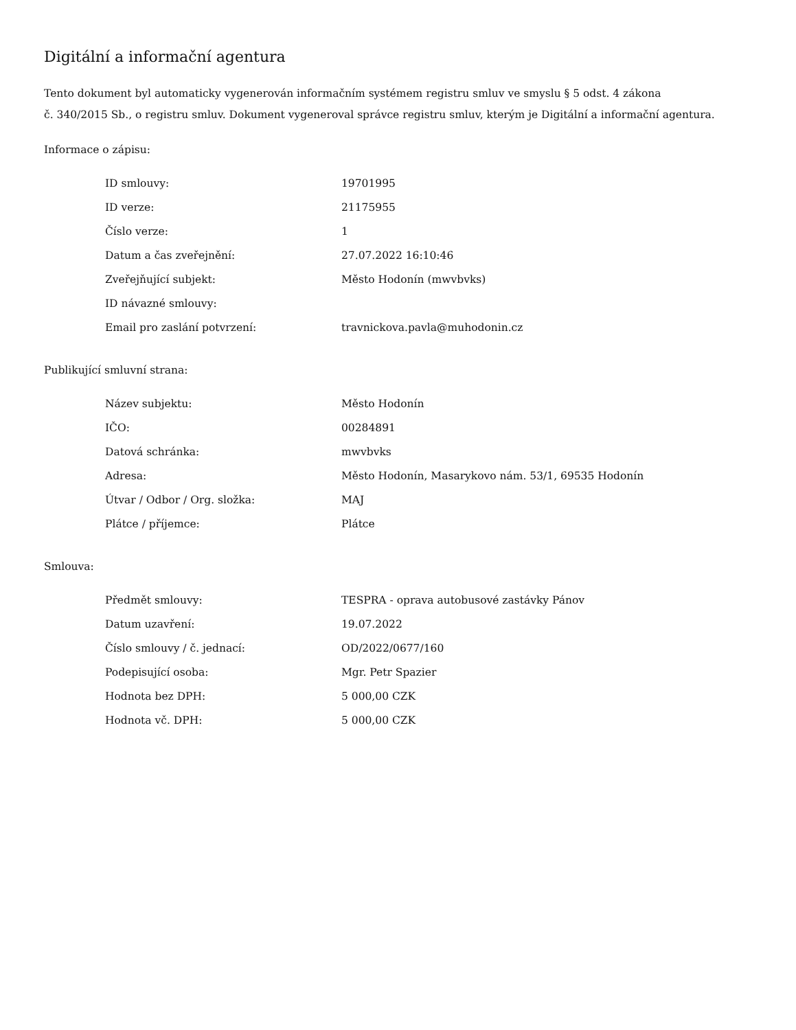Digitální a informační agentura
Tento dokument byl automaticky vygenerován informačním systémem registru smluv ve smyslu § 5 odst. 4 zákona
č. 340/2015 Sb., o registru smluv. Dokument vygeneroval správce registru smluv, kterým je Digitální a informační agentura.
Informace o zápisu:
| ID smlouvy: | 19701995 |
| ID verze: | 21175955 |
| Číslo verze: | 1 |
| Datum a čas zveřejnění: | 27.07.2022 16:10:46 |
| Zveřejňující subjekt: | Město Hodonín (mwvbvks) |
| ID návazné smlouvy: | |
| Email pro zaslání potvrzení: | travnickova.pavla@muhodonin.cz |
Publikující smluvní strana:
| Název subjektu: | Město Hodonín |
| IČO: | 00284891 |
| Datová schránka: | mwvbvks |
| Adresa: | Město Hodonín, Masarykovo nám. 53/1, 69535 Hodonín |
| Útvar / Odbor / Org. složka: | MAJ |
| Plátce / příjemce: | Plátce |
Smlouva:
| Předmět smlouvy: | TESPRA - oprava autobusové zastávky Pánov |
| Datum uzavření: | 19.07.2022 |
| Číslo smlouvy / č. jednací: | OD/2022/0677/160 |
| Podepisující osoba: | Mgr. Petr Spazier |
| Hodnota bez DPH: | 5 000,00 CZK |
| Hodnota vč. DPH: | 5 000,00 CZK |